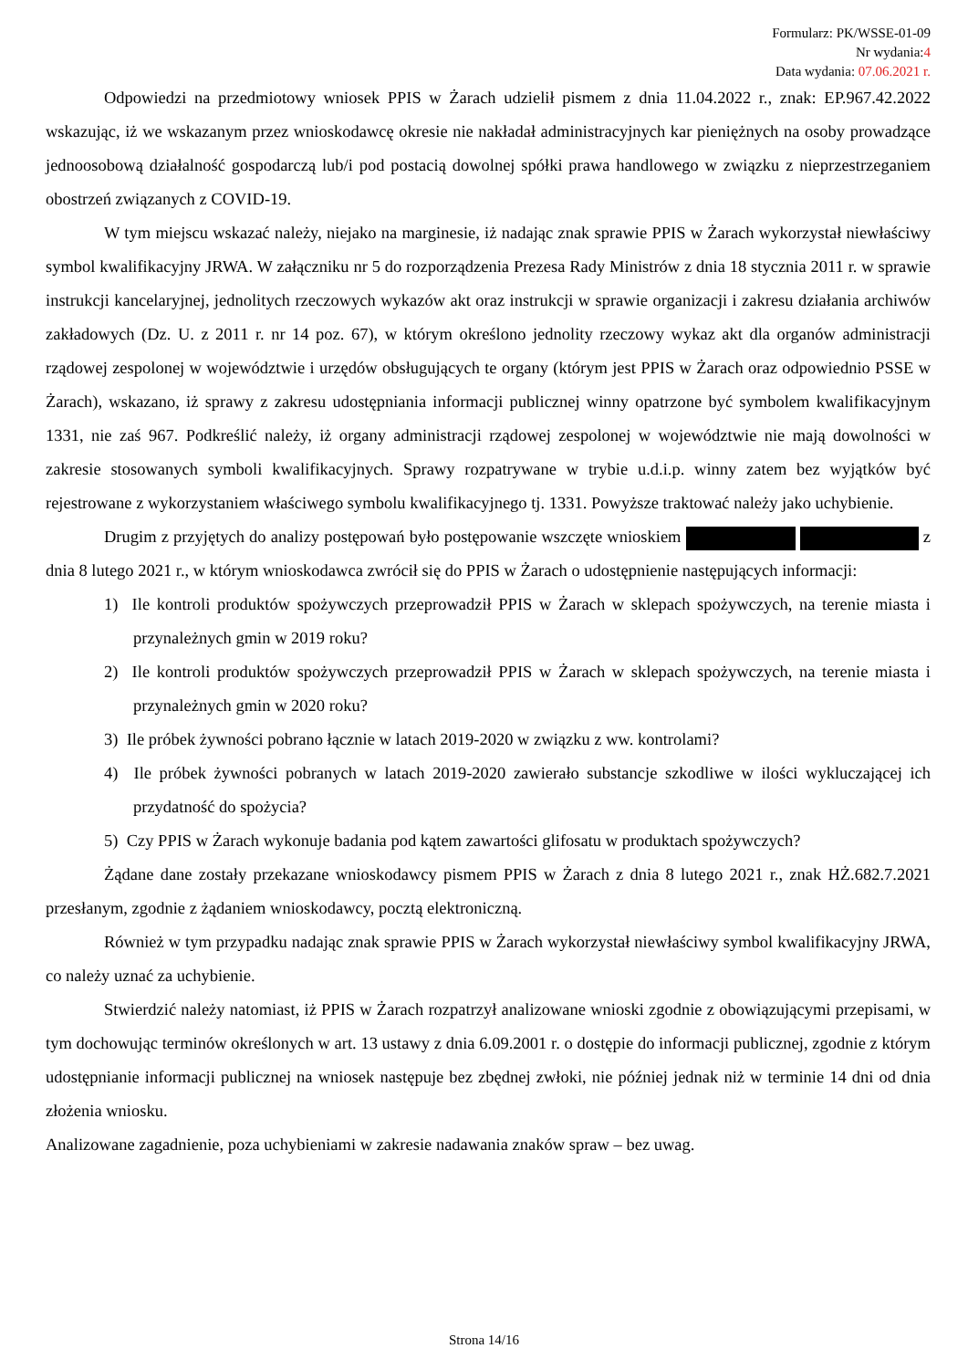Formularz: PK/WSSE-01-09
Nr wydania:4
Data wydania: 07.06.2021 r.
Odpowiedzi na przedmiotowy wniosek PPIS w Żarach udzielił pismem z dnia 11.04.2022 r., znak: EP.967.42.2022 wskazując, iż we wskazanym przez wnioskodawcę okresie nie nakładał administracyjnych kar pieniężnych na osoby prowadzące jednoosobową działalność gospodarczą lub/i pod postacią dowolnej spółki prawa handlowego w związku z nieprzestrzeganiem obostrzeń związanych z COVID-19.
W tym miejscu wskazać należy, niejako na marginesie, iż nadając znak sprawie PPIS w Żarach wykorzystał niewłaściwy symbol kwalifikacyjny JRWA. W załączniku nr 5 do rozporządzenia Prezesa Rady Ministrów z dnia 18 stycznia 2011 r. w sprawie instrukcji kancelaryjnej, jednolitych rzeczowych wykazów akt oraz instrukcji w sprawie organizacji i zakresu działania archiwów zakładowych (Dz. U. z 2011 r. nr 14 poz. 67), w którym określono jednolity rzeczowy wykaz akt dla organów administracji rządowej zespolonej w województwie i urzędów obsługujących te organy (którym jest PPIS w Żarach oraz odpowiednio PSSE w Żarach), wskazano, iż sprawy z zakresu udostępniania informacji publicznej winny opatrzone być symbolem kwalifikacyjnym 1331, nie zaś 967. Podkreślić należy, iż organy administracji rządowej zespolonej w województwie nie mają dowolności w zakresie stosowanych symboli kwalifikacyjnych. Sprawy rozpatrywane w trybie u.d.i.p. winny zatem bez wyjątków być rejestrowane z wykorzystaniem właściwego symbolu kwalifikacyjnego tj. 1331. Powyższe traktować należy jako uchybienie.
Drugim z przyjętych do analizy postępowań było postępowanie wszczęte wnioskiem z dnia 8 lutego 2021 r., w którym wnioskodawca zwrócił się do PPIS w Żarach o udostępnienie następujących informacji:
1) Ile kontroli produktów spożywczych przeprowadził PPIS w Żarach w sklepach spożywczych, na terenie miasta i przynależnych gmin w 2019 roku?
2) Ile kontroli produktów spożywczych przeprowadził PPIS w Żarach w sklepach spożywczych, na terenie miasta i przynależnych gmin w 2020 roku?
3) Ile próbek żywności pobrano łącznie w latach 2019-2020 w związku z ww. kontrolami?
4) Ile próbek żywności pobranych w latach 2019-2020 zawierało substancje szkodliwe w ilości wykluczającej ich przydatność do spożycia?
5) Czy PPIS w Żarach wykonuje badania pod kątem zawartości glifosatu w produktach spożywczych?
Żądane dane zostały przekazane wnioskodawcy pismem PPIS w Żarach z dnia 8 lutego 2021 r., znak HŻ.682.7.2021 przesłanym, zgodnie z żądaniem wnioskodawcy, pocztą elektroniczną.
Również w tym przypadku nadając znak sprawie PPIS w Żarach wykorzystał niewłaściwy symbol kwalifikacyjny JRWA, co należy uznać za uchybienie.
Stwierdzić należy natomiast, iż PPIS w Żarach rozpatrzył analizowane wnioski zgodnie z obowiązującymi przepisami, w tym dochowując terminów określonych w art. 13 ustawy z dnia 6.09.2001 r. o dostępie do informacji publicznej, zgodnie z którym udostępnianie informacji publicznej na wniosek następuje bez zbędnej zwłoki, nie później jednak niż w terminie 14 dni od dnia złożenia wniosku.
Analizowane zagadnienie, poza uchybieniami w zakresie nadawania znaków spraw – bez uwag.
Strona 14/16